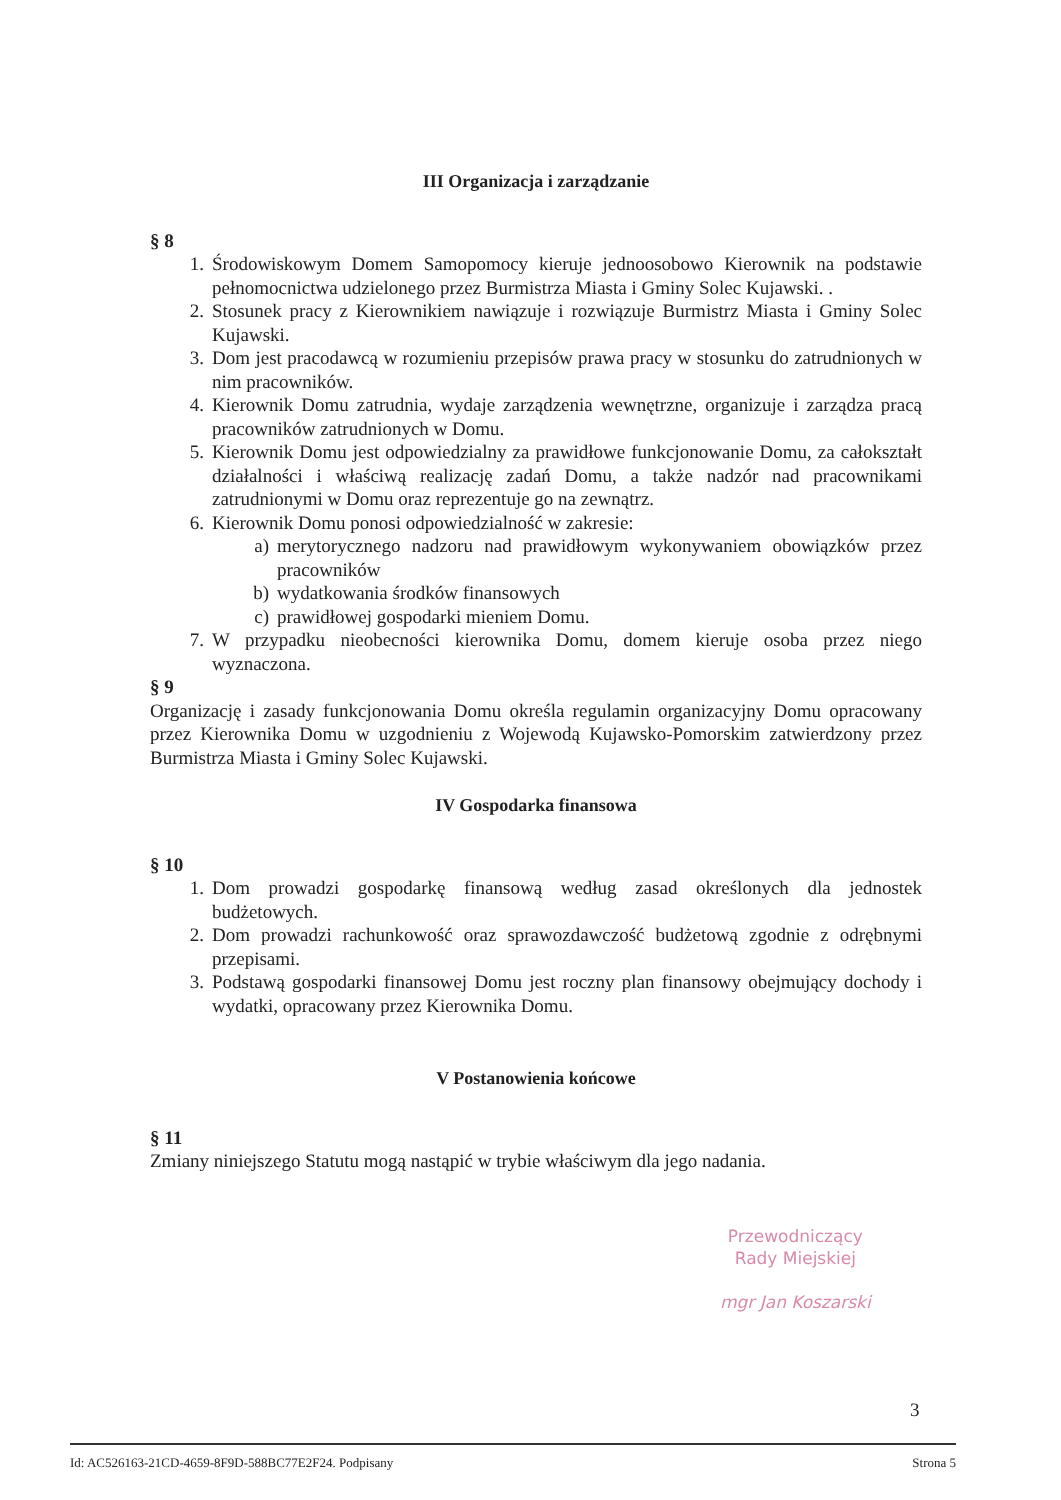III Organizacja i zarządzanie
§ 8
1. Środowiskowym Domem Samopomocy kieruje jednoosobowo Kierownik na podstawie pełnomocnictwa udzielonego przez Burmistrza Miasta i Gminy Solec Kujawski. .
2. Stosunek pracy z Kierownikiem nawiązuje i rozwiązuje Burmistrz Miasta i Gminy Solec Kujawski.
3. Dom jest pracodawcą w rozumieniu przepisów prawa pracy w stosunku do zatrudnionych w nim pracowników.
4. Kierownik Domu zatrudnia, wydaje zarządzenia wewnętrzne, organizuje i zarządza pracą pracowników zatrudnionych w Domu.
5. Kierownik Domu jest odpowiedzialny za prawidłowe funkcjonowanie Domu, za całokształt działalności i właściwą realizację zadań Domu, a także nadzór nad pracownikami zatrudnionymi w Domu oraz reprezentuje go na zewnątrz.
6. Kierownik Domu ponosi odpowiedzialność w zakresie:
a) merytorycznego nadzoru nad prawidłowym wykonywaniem obowiązków przez pracowników
b) wydatkowania środków finansowych
c) prawidłowej gospodarki mieniem Domu.
7. W przypadku nieobecności kierownika Domu, domem kieruje osoba przez niego wyznaczona.
§ 9
Organizację i zasady funkcjonowania Domu określa regulamin organizacyjny Domu opracowany przez Kierownika Domu w uzgodnieniu z Wojewodą Kujawsko-Pomorskim zatwierdzony przez Burmistrza Miasta i Gminy Solec Kujawski.
IV Gospodarka finansowa
§ 10
1. Dom prowadzi gospodarkę finansową według zasad określonych dla jednostek budżetowych.
2. Dom prowadzi rachunkowość oraz sprawozdawczość budżetową zgodnie z odrębnymi przepisami.
3. Podstawą gospodarki finansowej Domu jest roczny plan finansowy obejmujący dochody i wydatki, opracowany przez Kierownika Domu.
V Postanowienia końcowe
§ 11
Zmiany niniejszego Statutu mogą nastąpić w trybie właściwym dla jego nadania.
Przewodniczący
Rady Miejskiej
mgr Jan Koszarski
3
Id: AC526163-21CD-4659-8F9D-588BC77E2F24. Podpisany Strona 5